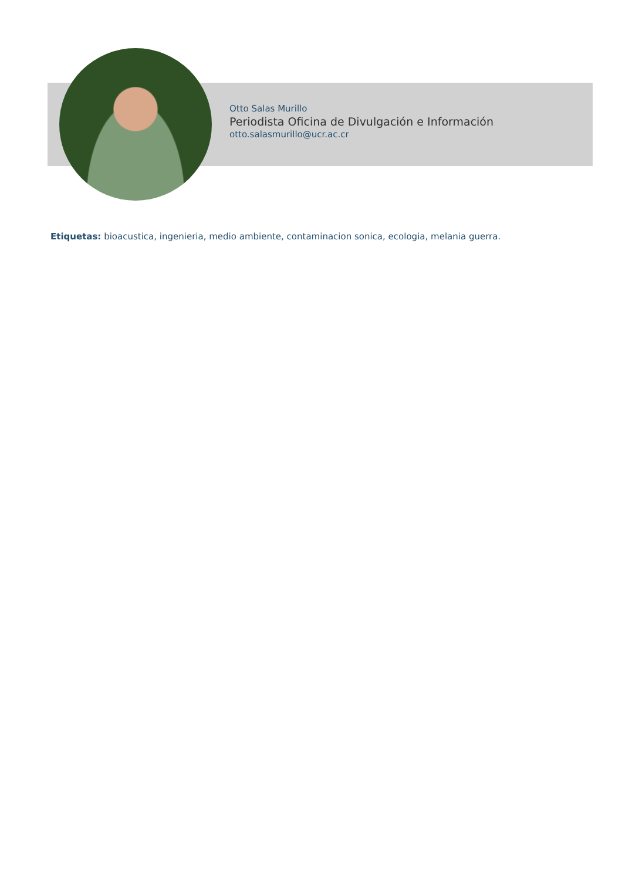Otto Salas Murillo
Periodista Oficina de Divulgación e Información
otto.salasmurillo@ucr.ac.cr
Etiquetas: bioacustica, ingenieria, medio ambiente, contaminacion sonica, ecologia, melania guerra.